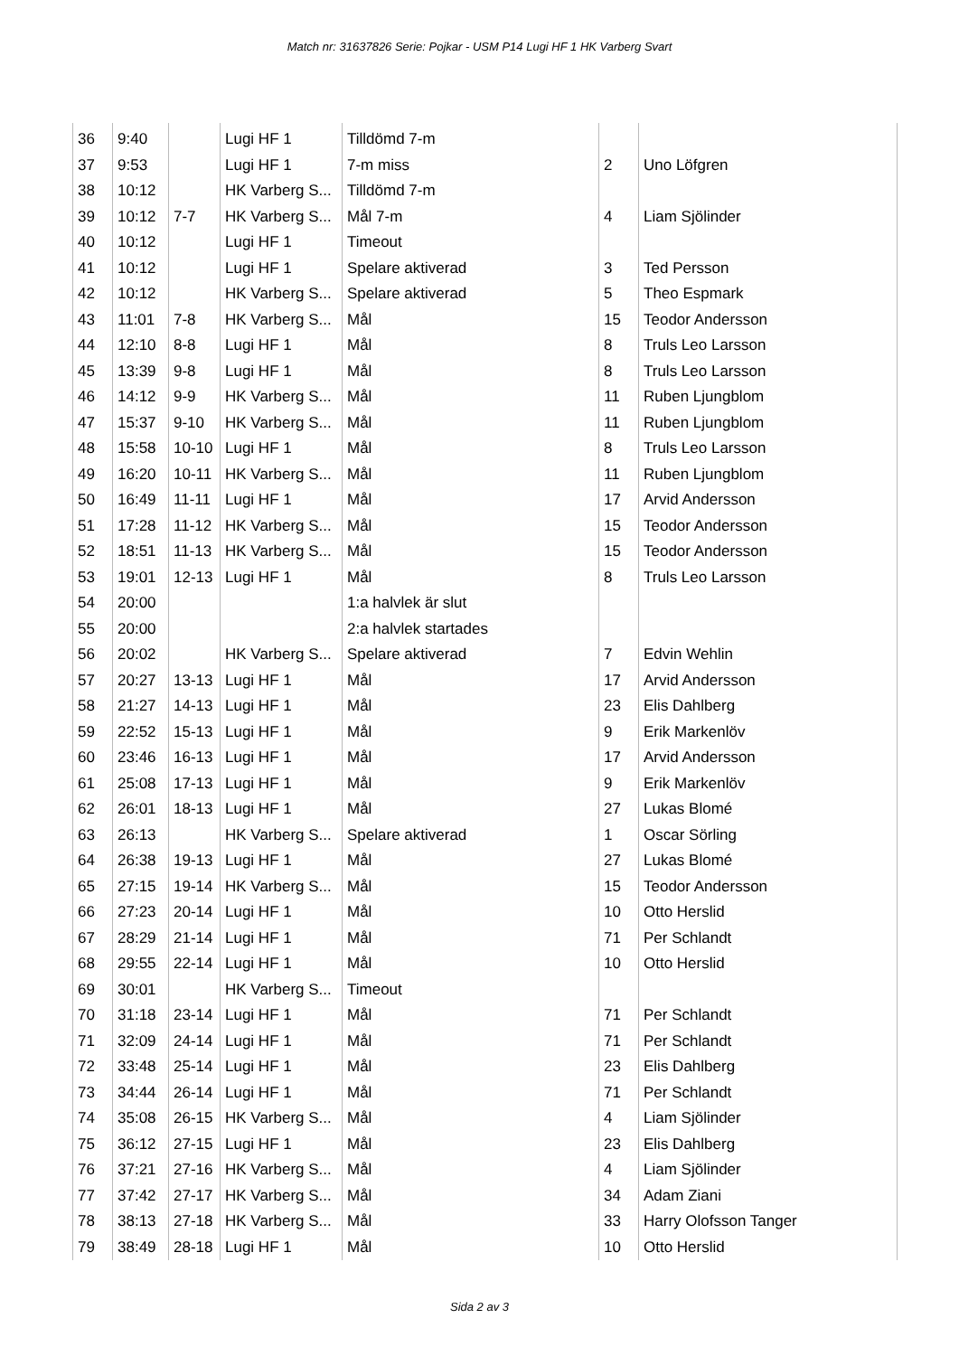Match nr: 31637826 Serie: Pojkar - USM P14 Lugi HF 1 HK Varberg Svart
| 36 | 9:40 | | Lugi HF 1 | Tilldömd 7-m | | |
| 37 | 9:53 | | Lugi HF 1 | 7-m miss | 2 | Uno Löfgren |
| 38 | 10:12 | | HK Varberg S... | Tilldömd 7-m | | |
| 39 | 10:12 | 7-7 | HK Varberg S... | Mål 7-m | 4 | Liam Sjölinder |
| 40 | 10:12 | | Lugi HF 1 | Timeout | | |
| 41 | 10:12 | | Lugi HF 1 | Spelare aktiverad | 3 | Ted Persson |
| 42 | 10:12 | | HK Varberg S... | Spelare aktiverad | 5 | Theo Espmark |
| 43 | 11:01 | 7-8 | HK Varberg S... | Mål | 15 | Teodor Andersson |
| 44 | 12:10 | 8-8 | Lugi HF 1 | Mål | 8 | Truls Leo Larsson |
| 45 | 13:39 | 9-8 | Lugi HF 1 | Mål | 8 | Truls Leo Larsson |
| 46 | 14:12 | 9-9 | HK Varberg S... | Mål | 11 | Ruben Ljungblom |
| 47 | 15:37 | 9-10 | HK Varberg S... | Mål | 11 | Ruben Ljungblom |
| 48 | 15:58 | 10-10 | Lugi HF 1 | Mål | 8 | Truls Leo Larsson |
| 49 | 16:20 | 10-11 | HK Varberg S... | Mål | 11 | Ruben Ljungblom |
| 50 | 16:49 | 11-11 | Lugi HF 1 | Mål | 17 | Arvid Andersson |
| 51 | 17:28 | 11-12 | HK Varberg S... | Mål | 15 | Teodor Andersson |
| 52 | 18:51 | 11-13 | HK Varberg S... | Mål | 15 | Teodor Andersson |
| 53 | 19:01 | 12-13 | Lugi HF 1 | Mål | 8 | Truls Leo Larsson |
| 54 | 20:00 | | | 1:a halvlek är slut | | |
| 55 | 20:00 | | | 2:a halvlek startades | | |
| 56 | 20:02 | | HK Varberg S... | Spelare aktiverad | 7 | Edvin Wehlin |
| 57 | 20:27 | 13-13 | Lugi HF 1 | Mål | 17 | Arvid Andersson |
| 58 | 21:27 | 14-13 | Lugi HF 1 | Mål | 23 | Elis Dahlberg |
| 59 | 22:52 | 15-13 | Lugi HF 1 | Mål | 9 | Erik Markenlöv |
| 60 | 23:46 | 16-13 | Lugi HF 1 | Mål | 17 | Arvid Andersson |
| 61 | 25:08 | 17-13 | Lugi HF 1 | Mål | 9 | Erik Markenlöv |
| 62 | 26:01 | 18-13 | Lugi HF 1 | Mål | 27 | Lukas Blomé |
| 63 | 26:13 | | HK Varberg S... | Spelare aktiverad | 1 | Oscar Sörling |
| 64 | 26:38 | 19-13 | Lugi HF 1 | Mål | 27 | Lukas Blomé |
| 65 | 27:15 | 19-14 | HK Varberg S... | Mål | 15 | Teodor Andersson |
| 66 | 27:23 | 20-14 | Lugi HF 1 | Mål | 10 | Otto Herslid |
| 67 | 28:29 | 21-14 | Lugi HF 1 | Mål | 71 | Per Schlandt |
| 68 | 29:55 | 22-14 | Lugi HF 1 | Mål | 10 | Otto Herslid |
| 69 | 30:01 | | HK Varberg S... | Timeout | | |
| 70 | 31:18 | 23-14 | Lugi HF 1 | Mål | 71 | Per Schlandt |
| 71 | 32:09 | 24-14 | Lugi HF 1 | Mål | 71 | Per Schlandt |
| 72 | 33:48 | 25-14 | Lugi HF 1 | Mål | 23 | Elis Dahlberg |
| 73 | 34:44 | 26-14 | Lugi HF 1 | Mål | 71 | Per Schlandt |
| 74 | 35:08 | 26-15 | HK Varberg S... | Mål | 4 | Liam Sjölinder |
| 75 | 36:12 | 27-15 | Lugi HF 1 | Mål | 23 | Elis Dahlberg |
| 76 | 37:21 | 27-16 | HK Varberg S... | Mål | 4 | Liam Sjölinder |
| 77 | 37:42 | 27-17 | HK Varberg S... | Mål | 34 | Adam Ziani |
| 78 | 38:13 | 27-18 | HK Varberg S... | Mål | 33 | Harry Olofsson Tanger |
| 79 | 38:49 | 28-18 | Lugi HF 1 | Mål | 10 | Otto Herslid |
Sida 2 av 3